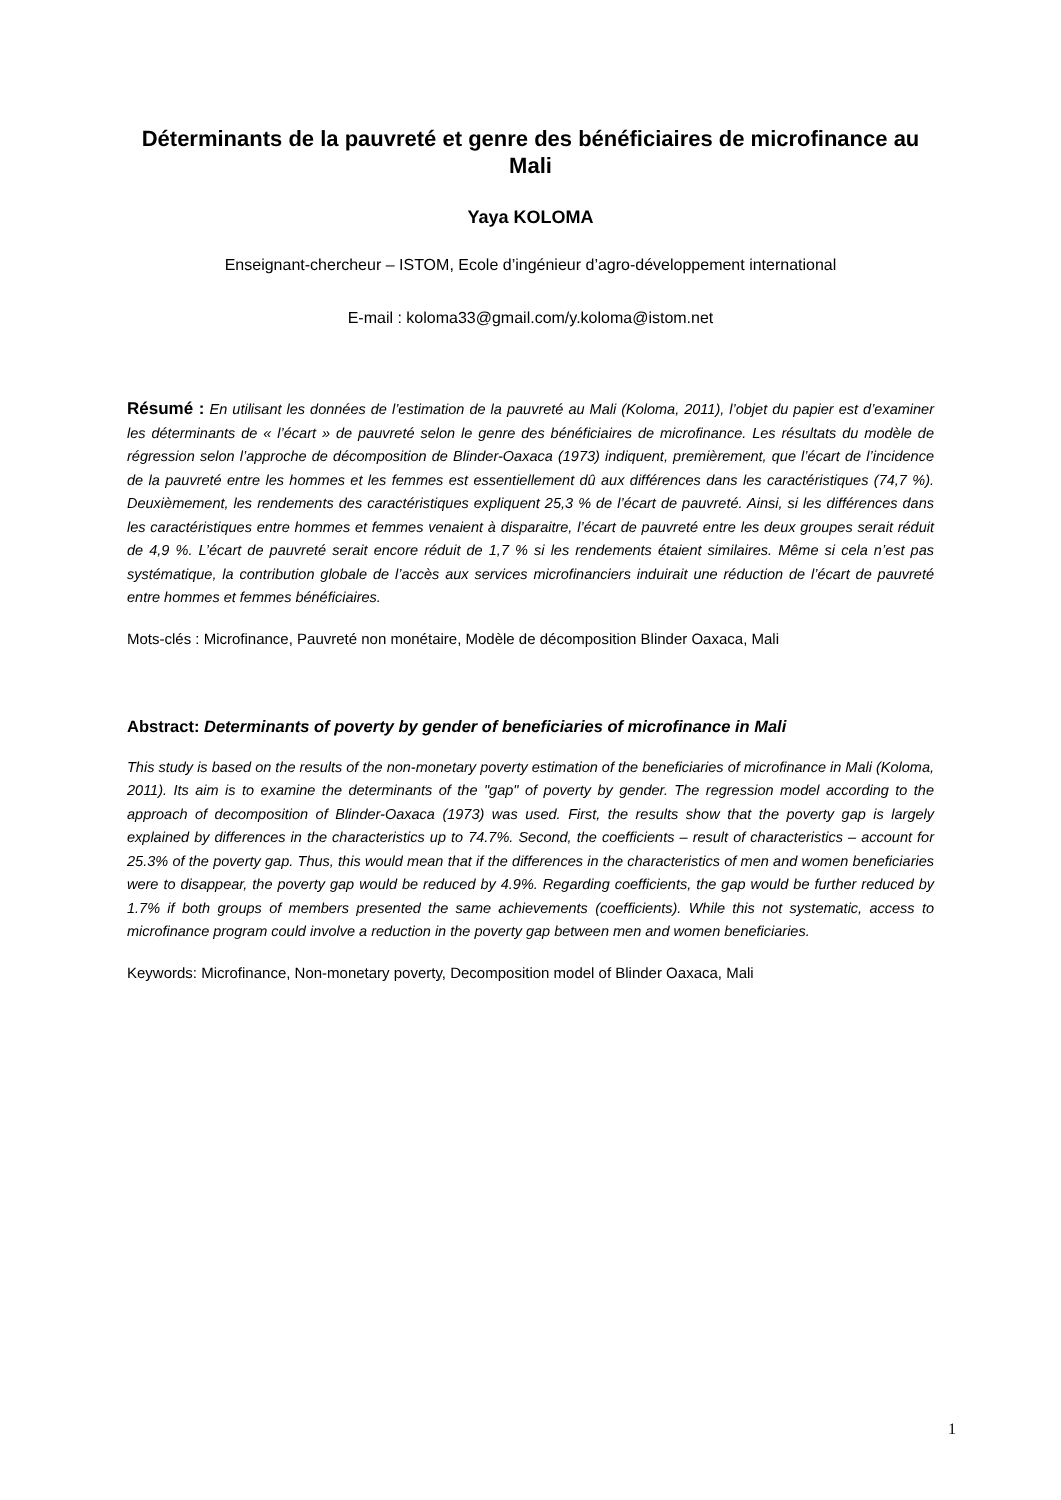Déterminants de la pauvreté et genre des bénéficiaires de microfinance au Mali
Yaya KOLOMA
Enseignant-chercheur – ISTOM, Ecole d’ingénieur d’agro-développement international
E-mail : koloma33@gmail.com/y.koloma@istom.net
Résumé : En utilisant les données de l’estimation de la pauvreté au Mali (Koloma, 2011), l’objet du papier est d’examiner les déterminants de « l’écart » de pauvreté selon le genre des bénéficiaires de microfinance. Les résultats du modèle de régression selon l’approche de décomposition de Blinder-Oaxaca (1973) indiquent, premièrement, que l’écart de l’incidence de la pauvreté entre les hommes et les femmes est essentiellement dû aux différences dans les caractéristiques (74,7 %). Deuxièmement, les rendements des caractéristiques expliquent 25,3 % de l’écart de pauvreté. Ainsi, si les différences dans les caractéristiques entre hommes et femmes venaient à disparaitre, l’écart de pauvreté entre les deux groupes serait réduit de 4,9 %. L’écart de pauvreté serait encore réduit de 1,7 % si les rendements étaient similaires. Même si cela n’est pas systématique, la contribution globale de l’accès aux services microfinanciers induirait une réduction de l’écart de pauvreté entre hommes et femmes bénéficiaires.
Mots-clés : Microfinance, Pauvreté non monétaire, Modèle de décomposition Blinder Oaxaca, Mali
Abstract: Determinants of poverty by gender of beneficiaries of microfinance in Mali
This study is based on the results of the non-monetary poverty estimation of the beneficiaries of microfinance in Mali (Koloma, 2011). Its aim is to examine the determinants of the "gap" of poverty by gender. The regression model according to the approach of decomposition of Blinder-Oaxaca (1973) was used. First, the results show that the poverty gap is largely explained by differences in the characteristics up to 74.7%. Second, the coefficients – result of characteristics – account for 25.3% of the poverty gap. Thus, this would mean that if the differences in the characteristics of men and women beneficiaries were to disappear, the poverty gap would be reduced by 4.9%. Regarding coefficients, the gap would be further reduced by 1.7% if both groups of members presented the same achievements (coefficients). While this not systematic, access to microfinance program could involve a reduction in the poverty gap between men and women beneficiaries.
Keywords: Microfinance, Non-monetary poverty, Decomposition model of Blinder Oaxaca, Mali
1